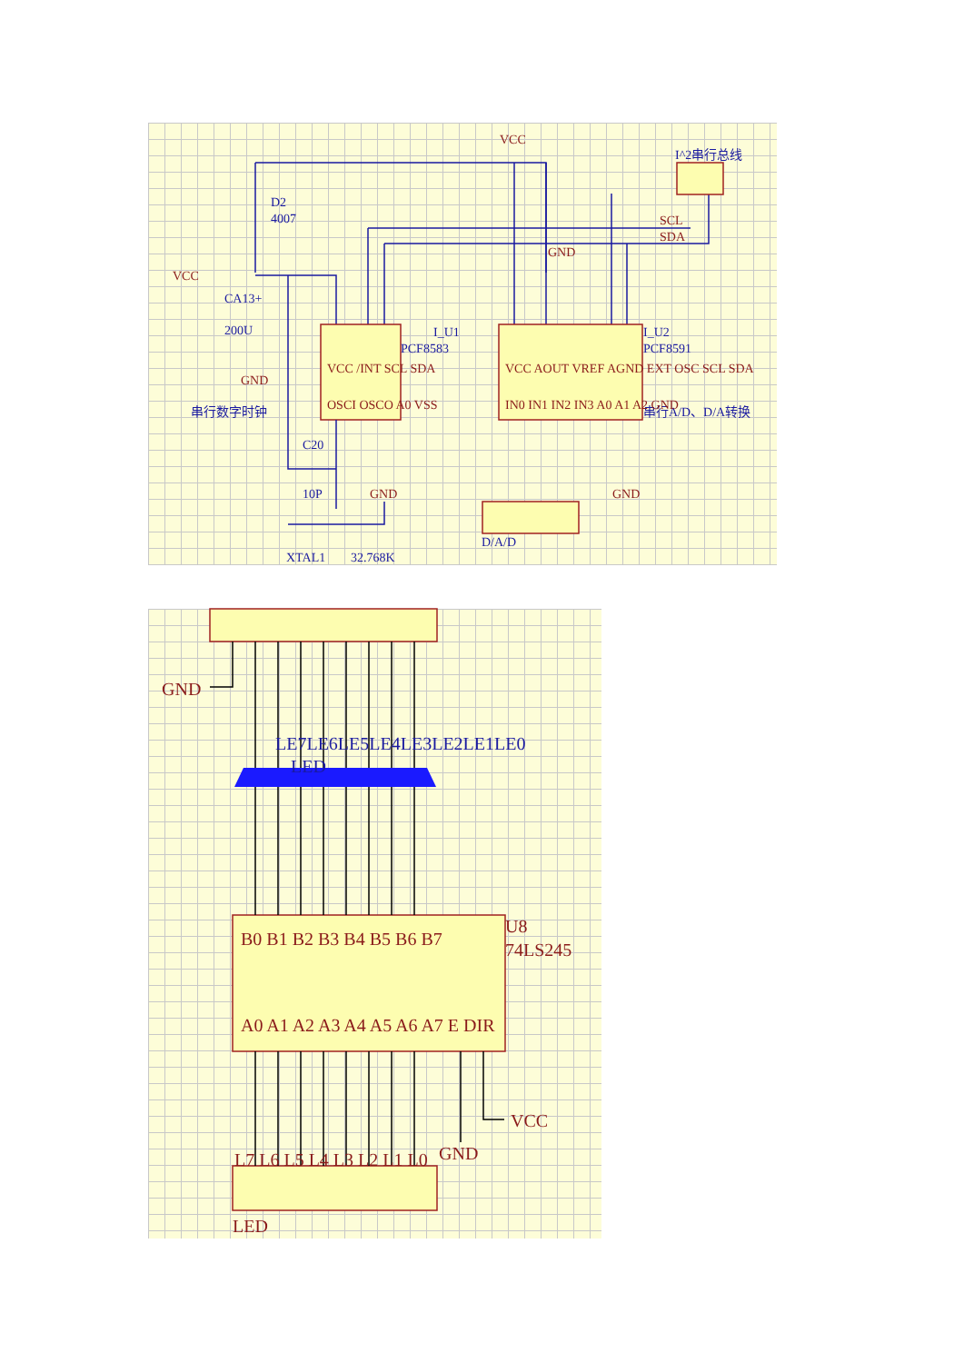D2
4007
CA13+
200U
I_U1
PCF8583
I_U2
PCF8591
C20
10P
XTAL1
32.768K
D/A/D
串行数字时钟
串行A/D、D/A转换
I^2串行总线
VCC
VCC
GND
GND
GND
GND
SCL
SDA
VCC /INT SCL SDA
OSCI OSCO A0 VSS
VCC AOUT VREF AGND EXT OSC SCL SDA
IN0 IN1 IN2 IN3 A0 A1 A2 GND
LE7LE6LE5LE4LE3LE2LE1LE0
LED
GND
U8
74LS245
VCC
GND
LED
B0 B1 B2 B3 B4 B5 B6 B7
A0 A1 A2 A3 A4 A5 A6 A7 E DIR
L7 L6 L5 L4 L3 L2 L1 L0